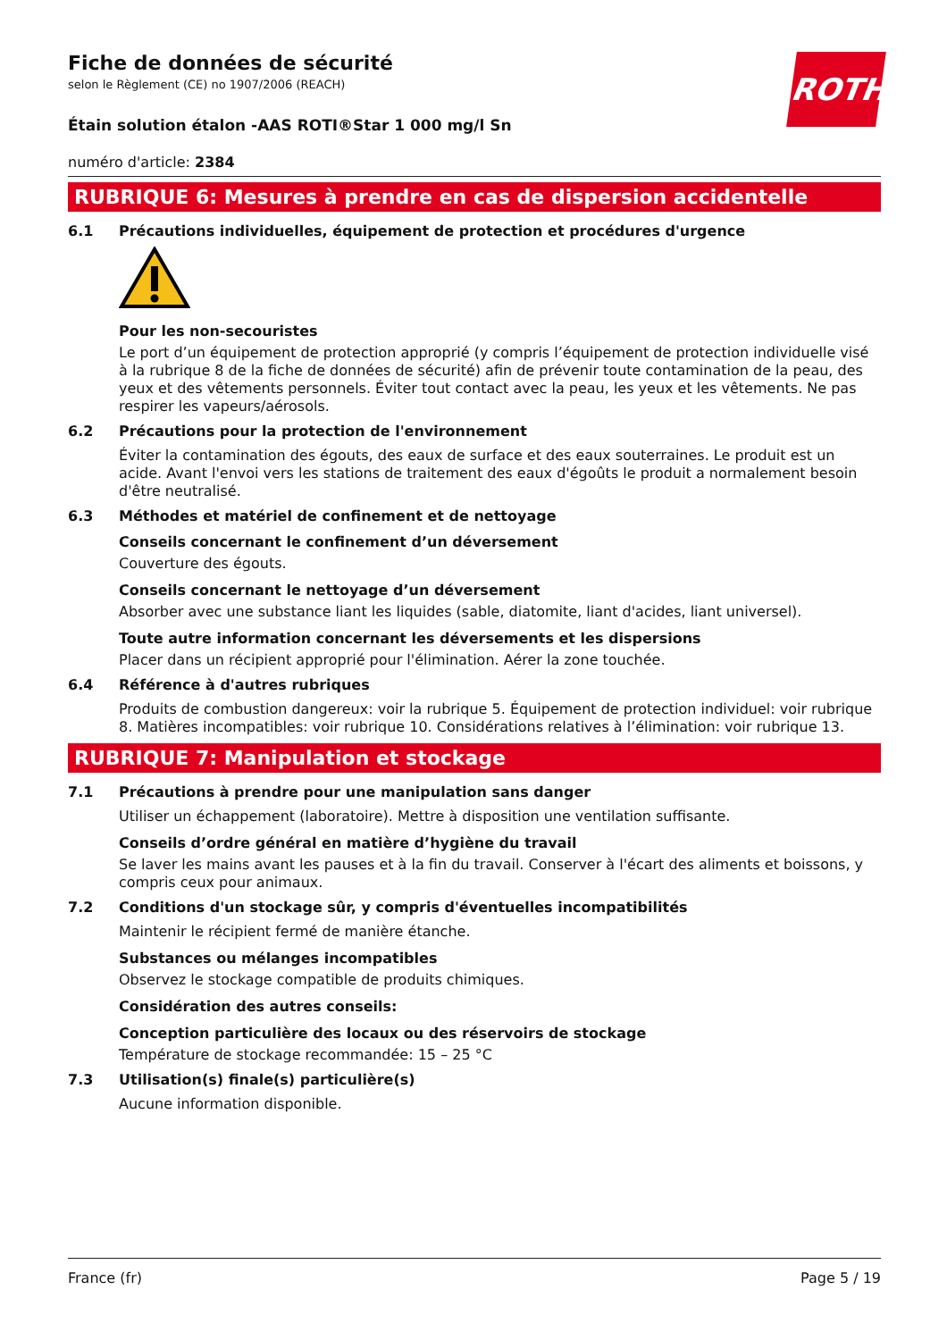ROTH
Fiche de données de sécurité
selon le Règlement (CE) no 1907/2006 (REACH)
Étain solution étalon -AAS ROTI®Star 1 000 mg/l Sn
numéro d'article: 2384
RUBRIQUE 6: Mesures à prendre en cas de dispersion accidentelle
6.1 Précautions individuelles, équipement de protection et procédures d'urgence
Pour les non-secouristes
Le port d’un équipement de protection approprié (y compris l’équipement de protection individuelle visé à la rubrique 8 de la fiche de données de sécurité) afin de prévenir toute contamination de la peau, des yeux et des vêtements personnels. Éviter tout contact avec la peau, les yeux et les vêtements. Ne pas respirer les vapeurs/aérosols.
6.2 Précautions pour la protection de l'environnement
Éviter la contamination des égouts, des eaux de surface et des eaux souterraines. Le produit est un acide. Avant l'envoi vers les stations de traitement des eaux d'égoûts le produit a normalement besoin d'être neutralisé.
6.3 Méthodes et matériel de confinement et de nettoyage
Conseils concernant le confinement d’un déversement
Couverture des égouts.
Conseils concernant le nettoyage d’un déversement
Absorber avec une substance liant les liquides (sable, diatomite, liant d'acides, liant universel).
Toute autre information concernant les déversements et les dispersions
Placer dans un récipient approprié pour l'élimination. Aérer la zone touchée.
6.4 Référence à d'autres rubriques
Produits de combustion dangereux: voir la rubrique 5. Équipement de protection individuel: voir rubrique 8. Matières incompatibles: voir rubrique 10. Considérations relatives à l’élimination: voir rubrique 13.
RUBRIQUE 7: Manipulation et stockage
7.1 Précautions à prendre pour une manipulation sans danger
Utiliser un échappement (laboratoire). Mettre à disposition une ventilation suffisante.
Conseils d’ordre général en matière d’hygiène du travail
Se laver les mains avant les pauses et à la fin du travail. Conserver à l'écart des aliments et boissons, y compris ceux pour animaux.
7.2 Conditions d'un stockage sûr, y compris d'éventuelles incompatibilités
Maintenir le récipient fermé de manière étanche.
Substances ou mélanges incompatibles
Observez le stockage compatible de produits chimiques.
Considération des autres conseils:
Conception particulière des locaux ou des réservoirs de stockage
Température de stockage recommandée: 15 – 25 °C
7.3 Utilisation(s) finale(s) particulière(s)
Aucune information disponible.
France (fr) Page 5 / 19